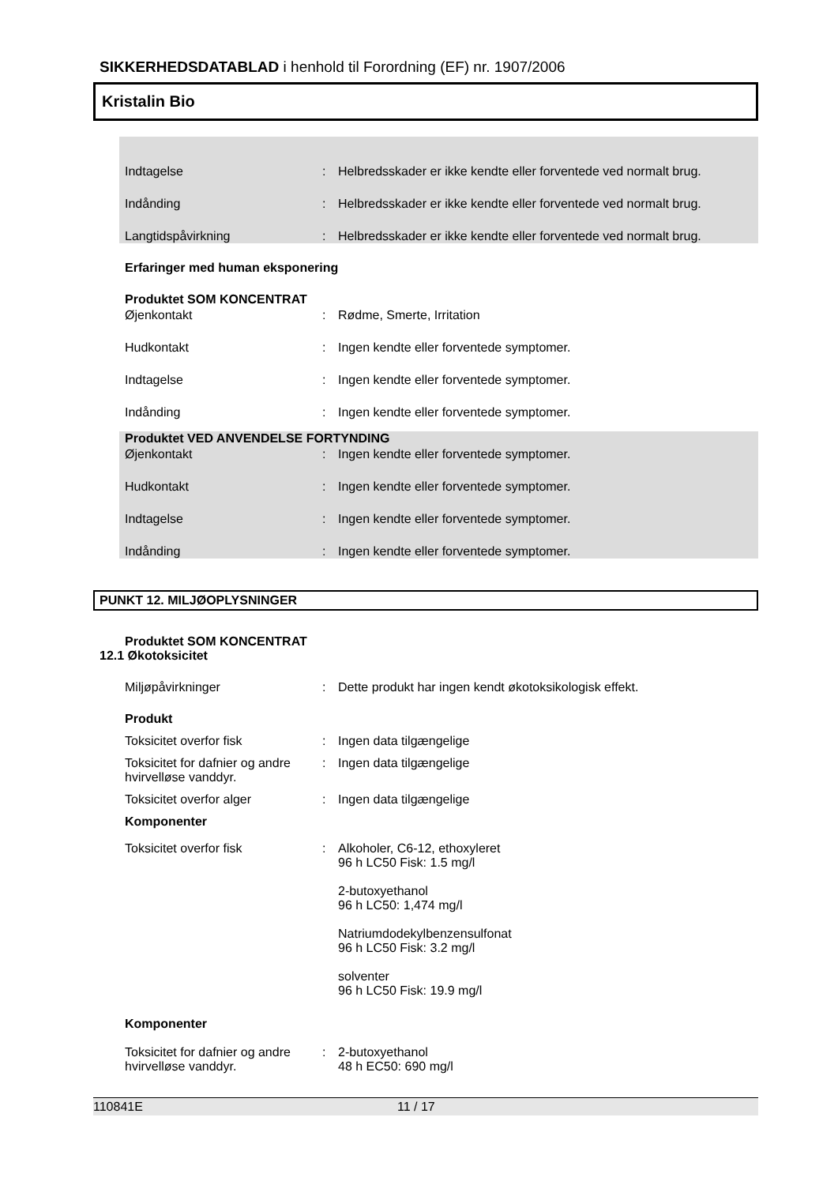SIKKERHEDSDATABLAD i henhold til Forordning (EF) nr. 1907/2006
Kristalin Bio
Indtagelse: Helbredsskader er ikke kendte eller forventede ved normalt brug.
Indånding: Helbredsskader er ikke kendte eller forventede ved normalt brug.
Langtidspåvirkning: Helbredsskader er ikke kendte eller forventede ved normalt brug.
Erfaringer med human eksponering
Produktet SOM KONCENTRAT
Øjenkontakt: Rødme, Smerte, Irritation
Hudkontakt: Ingen kendte eller forventede symptomer.
Indtagelse: Ingen kendte eller forventede symptomer.
Indånding: Ingen kendte eller forventede symptomer.
Produktet VED ANVENDELSE FORTYNDING
Øjenkontakt: Ingen kendte eller forventede symptomer.
Hudkontakt: Ingen kendte eller forventede symptomer.
Indtagelse: Ingen kendte eller forventede symptomer.
Indånding: Ingen kendte eller forventede symptomer.
PUNKT 12. MILJØOPLYSNINGER
Produktet SOM KONCENTRAT
12.1 Økotoksicitet
Miljøpåvirkninger: Dette produkt har ingen kendt økotoksikologisk effekt.
Produkt
Toksicitet overfor fisk: Ingen data tilgængelige
Toksicitet for dafnier og andre hvirvelløse vanddyr.: Ingen data tilgængelige
Toksicitet overfor alger: Ingen data tilgængelige
Komponenter
Toksicitet overfor fisk: Alkoholer, C6-12, ethoxyleret
96 h LC50 Fisk: 1.5 mg/l
2-butoxyethanol
96 h LC50: 1,474 mg/l
Natriumdodekylbenzensulfonat
96 h LC50 Fisk: 3.2 mg/l
solventer
96 h LC50 Fisk: 19.9 mg/l
Komponenter
Toksicitet for dafnier og andre hvirvelløse vanddyr.: 2-butoxyethanol
48 h EC50: 690 mg/l
110841E 11 / 17